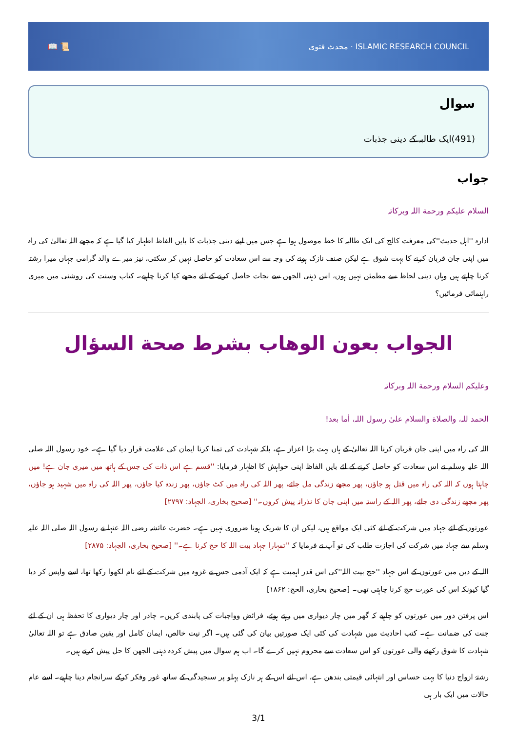📖 📜 محدث فتوی · ISLAMIC RESEARCH COUNCIL
سوال
(491)ایک طالبہ کے دینی جذبات
جواب
السلام علیکم ورحمة اللہ وبرکاتہ
ادارہ ''اہل حدیث''کی معرفت کالج کی ایک طالبہ کا خط موصول ہوا ہے جس میں اپنے دینی جذبات کا بایں الفاظ اظہار کیا گیا ہے کہ مجھے اللہ تعالیٰ کی راہ میں اپنی جان قربان کرنے کا بہت شوق ہے لیکن صنف نازک ہونے کی وجہ سے اس سعادت کو حاصل نہیں کر سکتی، نیز میرے والد گرامی جہاں میرا رشتہ کرنا چاہتے ہیں وہاں دینی لحاظ سے مطمئن نہیں ہوں، اس ذہنی الجھن سے نجات حاصل کرنے کے لئے مجھے کیا کرنا چاہیے۔ کتاب وسنت کی روشنی میں میری راہنمائی فرمائیں؟
الجواب بعون الوهاب بشرط صحة السؤال
وعلیکم السلام ورحمة اللہ وبرکاتہ
الحمد للہ، والصلاة والسلام علیٰ رسول اللہ، أما بعد!
اللہ کی راہ میں اپنی جان قربان کرنا اللہ تعالیٰ کے ہاں بہت بڑا اعزاز ہے، بلکہ شہادت کی تمنا کرنا ایمان کی علامت قرار دیا گیا ہے۔ خود رسول اللہ صلی اللہ علیہ وسلم نے اس سعادت کو حاصل کرنے کے لئے بایں الفاظ اپنی خواہش کا اظہار فرمایا: ''قسم ہے اس ذات کی جس کے ہاتھ میں میری جان ہے! میں چاہتا ہوں کہ اللہ کی راہ میں قتل ہو جاؤں، پھر مجھے زندگی مل جائے، پھر اللہ کی راہ میں کٹ جاؤں، پھر زندہ کیا جاؤں، پھر اللہ کی راہ میں شہید ہو جاؤں، پھر مجھے زندگی دی جائے، پھر اللہ کے راستہ میں اپنی جان کا نذرانہ پیش کروں۔'' [صحیح بخاری، الجہاد: ۲۷۹۷]
عورتوں کے لئے جہاد میں شرکت کے لئے کئی ایک مواقع ہیں، لیکن ان کا شریک ہونا ضروری نہیں ہے۔ حضرت عائشہ رضی اللہ عنہا نے رسول اللہ صلی اللہ علیہ وسلم سے جہاد میں شرکت کی اجازت طلب کی تو آپ نے فرمایا کہ ''تمہارا جہاد بیت اللہ کا حج کرنا ہے۔'' [صحیح بخاری، الجہاد: ۲۸۷۵]
اللہ کے دین میں عورتوں کے اس جہاد ''حج بیت اللہ''کی اس قدر اہمیت ہے کہ ایک آدمی جس نے غزوہ میں شرکت کے لئے نام لکھوا رکھا تھا، اسے واپس کر دیا گیا کیونکہ اس کی عورت حج کرنا چاہتی تھی۔ [صحیح بخاری، الحج: ۱۸۶۲]
اس پرفتن دور میں عورتوں کو چاہیے کہ گھر میں چار دیواری میں رہتے ہوئے، فرائض وواجبات کی پابندی کریں۔ چادر اور چار دیواری کا تحفظ ہی ان کے لئے جنت کی ضمانت ہے۔ کتب احادیث میں شہادت کی کئی ایک صورتیں بیان کی گئی ہیں۔ اگر نیت خالص، ایمان کامل اور یقین صادق ہے تو اللہ تعالیٰ شہادت کا شوق رکھنے والی عورتوں کو اس سعادت سے محروم نہیں کرے گا۔ اب ہم سوال میں پیش کردہ ذہنی الجھن کا حل پیش کرتے ہیں۔
رشتۂ ازواج دنیا کا بہت حساس اور انتہائی قیمتی بندھن ہے، اس لئے اس کے ہر نازک پہلو پر سنجیدگی کے ساتھ غور وفکر کرکے سرانجام دینا چاہیے۔ اسے عام حالات میں ایک بار ہی
3/1